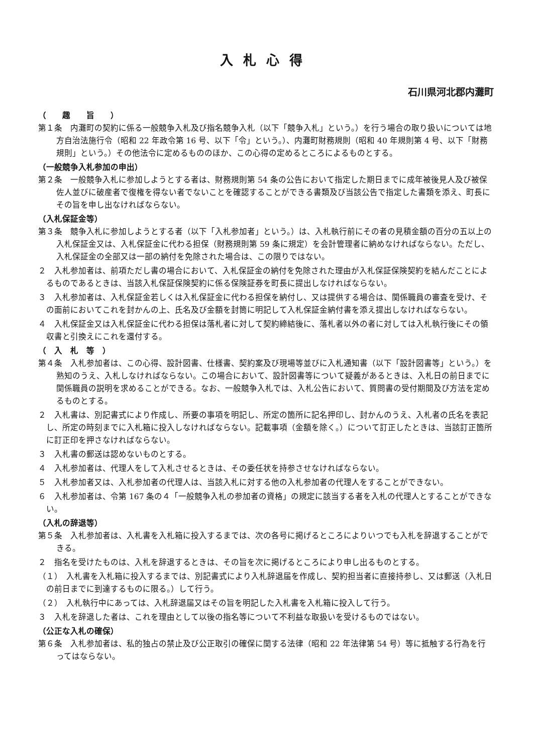入札心得
石川県河北郡内灘町
（　　趣　　旨　　）
第１条　内灘町の契約に係る一般競争入札及び指名競争入札（以下「競争入札」という。）を行う場合の取り扱いについては地方自治法施行令（昭和 22 年政令第 16 号、以下「令」という。）、内灘町財務規則（昭和 40 年規則第 4 号、以下「財務規則」という。）その他法令に定めるもののほか、この心得の定めるところによるものとする。
（一般競争入札参加の申出）
第２条　一般競争入札に参加しようとする者は、財務規則第 54 条の公告において指定した期日までに成年被後見人及び被保佐人並びに破産者で復権を得ない者でないことを確認することができる書類及び当該公告で指定した書類を添え、町長にその旨を申し出なければならない。
（入札保証金等）
第３条　競争入札に参加しようとする者（以下「入札参加者」という。）は、入札執行前にその者の見積金額の百分の五以上の入札保証金又は、入札保証金に代わる担保（財務規則第 59 条に規定）を会計管理者に納めなければならない。ただし、入札保証金の全部又は一部の納付を免除された場合は、この限りではない。
２　入札参加者は、前項ただし書の場合において、入札保証金の納付を免除された理由が入札保証保険契約を結んだことによるものであるときは、当該入札保証保険契約に係る保険証券を町長に提出しなければならない。
３　入札参加者は、入札保証金若しくは入札保証金に代わる担保を納付し、又は提供する場合は、関係職員の審査を受け、その面前においてこれを封かんの上、氏名及び金額を封筒に明記して入札保証金納付書を添え提出しなければならない。
４　入札保証金又は入札保証金に代わる担保は落札者に対して契約締結後に、落札者以外の者に対しては入札執行後にその領収書と引換えにこれを還付する。
（　入　札　等　）
第４条　入札参加者は、この心得、設計図書、仕様書、契約案及び現場等並びに入札通知書（以下「設計図書等」という。）を熟知のうえ、入札しなければならない。この場合において、設計図書等について疑義があるときは、入札日の前日までに関係職員の説明を求めることができる。なお、一般競争入札では、入札公告において、質問書の受付期間及び方法を定めるものとする。
２　入札書は、別記書式により作成し、所要の事項を明記し、所定の箇所に記名押印し、封かんのうえ、入札者の氏名を表記し、所定の時刻までに入札箱に投入しなければならない。記載事項（金額を除く。）について訂正したときは、当該訂正箇所に訂正印を押さなければならない。
３　入札書の郵送は認めないものとする。
４　入札参加者は、代理人をして入札させるときは、その委任状を持参させなければならない。
５　入札参加者又は、入札参加者の代理人は、当該入札に対する他の入札参加者の代理人をすることができない。
６　入札参加者は、令第 167 条の４「一般競争入札の参加者の資格」の規定に該当する者を入札の代理人とすることができない。
（入札の辞退等）
第５条　入札参加者は、入札書を入札箱に投入するまでは、次の各号に掲げるところによりいつでも入札を辞退することができる。
２　指名を受けたものは、入札を辞退するときは、その旨を次に掲げるところにより申し出るものとする。
（１）　入札書を入札箱に投入するまでは、別記書式により入札辞退届を作成し、契約担当者に直接持参し、又は郵送（入札日の前日までに到達するものに限る。）して行う。
（２）　入札執行中にあっては、入札辞退届又はその旨を明記した入札書を入札箱に投入して行う。
３　入札を辞退した者は、これを理由として以後の指名等について不利益な取扱いを受けるものではない。
（公正な入札の確保）
第６条　入札参加者は、私的独占の禁止及び公正取引の確保に関する法律（昭和 22 年法律第 54 号）等に抵触する行為を行ってはならない。